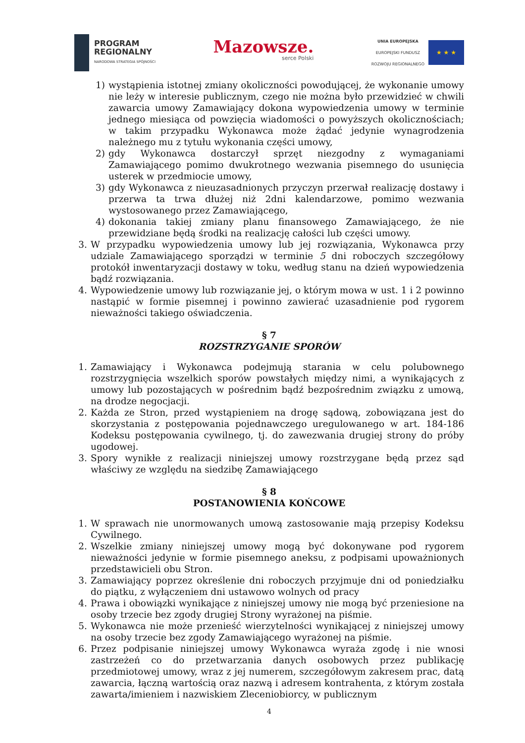PROGRAM
REGIONALNY
NARODOWA STRATEGIA SPÓJNOŚCI
Mazowsze.
serce Polski
UNIA EUROPEJSKA
EUROPEJSKI FUNDUSZ
ROZWOJU REGIONALNEGO
★ ★ ★
1) wystąpienia istotnej zmiany okoliczności powodującej, że wykonanie umowy nie leży w interesie publicznym, czego nie można było przewidzieć w chwili zawarcia umowy Zamawiający dokona wypowiedzenia umowy w terminie jednego miesiąca od powzięcia wiadomości o powyższych okolicznościach; w takim przypadku Wykonawca może żądać jedynie wynagrodzenia należnego mu z tytułu wykonania części umowy,
2) gdy Wykonawca dostarczył sprzęt niezgodny z wymaganiami Zamawiającego pomimo dwukrotnego wezwania pisemnego do usunięcia usterek w przedmiocie umowy,
3) gdy Wykonawca z nieuzasadnionych przyczyn przerwał realizację dostawy i przerwa ta trwa dłużej niż 2dni kalendarzowe, pomimo wezwania wystosowanego przez Zamawiającego,
4) dokonania takiej zmiany planu finansowego Zamawiającego, że nie przewidziane będą środki na realizację całości lub części umowy.
3. W przypadku wypowiedzenia umowy lub jej rozwiązania, Wykonawca przy udziale Zamawiającego sporządzi w terminie 5 dni roboczych szczegółowy protokół inwentaryzacji dostawy w toku, według stanu na dzień wypowiedzenia bądź rozwiązania.
4. Wypowiedzenie umowy lub rozwiązanie jej, o którym mowa w ust. 1 i 2 powinno nastąpić w formie pisemnej i powinno zawierać uzasadnienie pod rygorem nieważności takiego oświadczenia.
§ 7
ROZSTRZYGANIE SPORÓW
1. Zamawiający i Wykonawca podejmują starania w celu polubownego rozstrzygnięcia wszelkich sporów powstałych między nimi, a wynikających z umowy lub pozostających w pośrednim bądź bezpośrednim związku z umową, na drodze negocjacji.
2. Każda ze Stron, przed wystąpieniem na drogę sądową, zobowiązana jest do skorzystania z postępowania pojednawczego uregulowanego w art. 184-186 Kodeksu postępowania cywilnego, tj. do zawezwania drugiej strony do próby ugodowej.
3. Spory wynikłe z realizacji niniejszej umowy rozstrzygane będą przez sąd właściwy ze względu na siedzibę Zamawiającego
§ 8
POSTANOWIENIA KOŃCOWE
1. W sprawach nie unormowanych umową zastosowanie mają przepisy Kodeksu Cywilnego.
2. Wszelkie zmiany niniejszej umowy mogą być dokonywane pod rygorem nieważności jedynie w formie pisemnego aneksu, z podpisami upoważnionych przedstawicieli obu Stron.
3. Zamawiający poprzez określenie dni roboczych przyjmuje dni od poniedziałku do piątku, z wyłączeniem dni ustawowo wolnych od pracy
4. Prawa i obowiązki wynikające z niniejszej umowy nie mogą być przeniesione na osoby trzecie bez zgody drugiej Strony wyrażonej na piśmie.
5. Wykonawca nie może przenieść wierzytelności wynikającej z niniejszej umowy na osoby trzecie bez zgody Zamawiającego wyrażonej na piśmie.
6. Przez podpisanie niniejszej umowy Wykonawca wyraża zgodę i nie wnosi zastrzeżeń co do przetwarzania danych osobowych przez publikację przedmiotowej umowy, wraz z jej numerem, szczegółowym zakresem prac, datą zawarcia, łączną wartością oraz nazwą i adresem kontrahenta, z którym została zawarta/imieniem i nazwiskiem Zleceniobiorcy, w publicznym
4